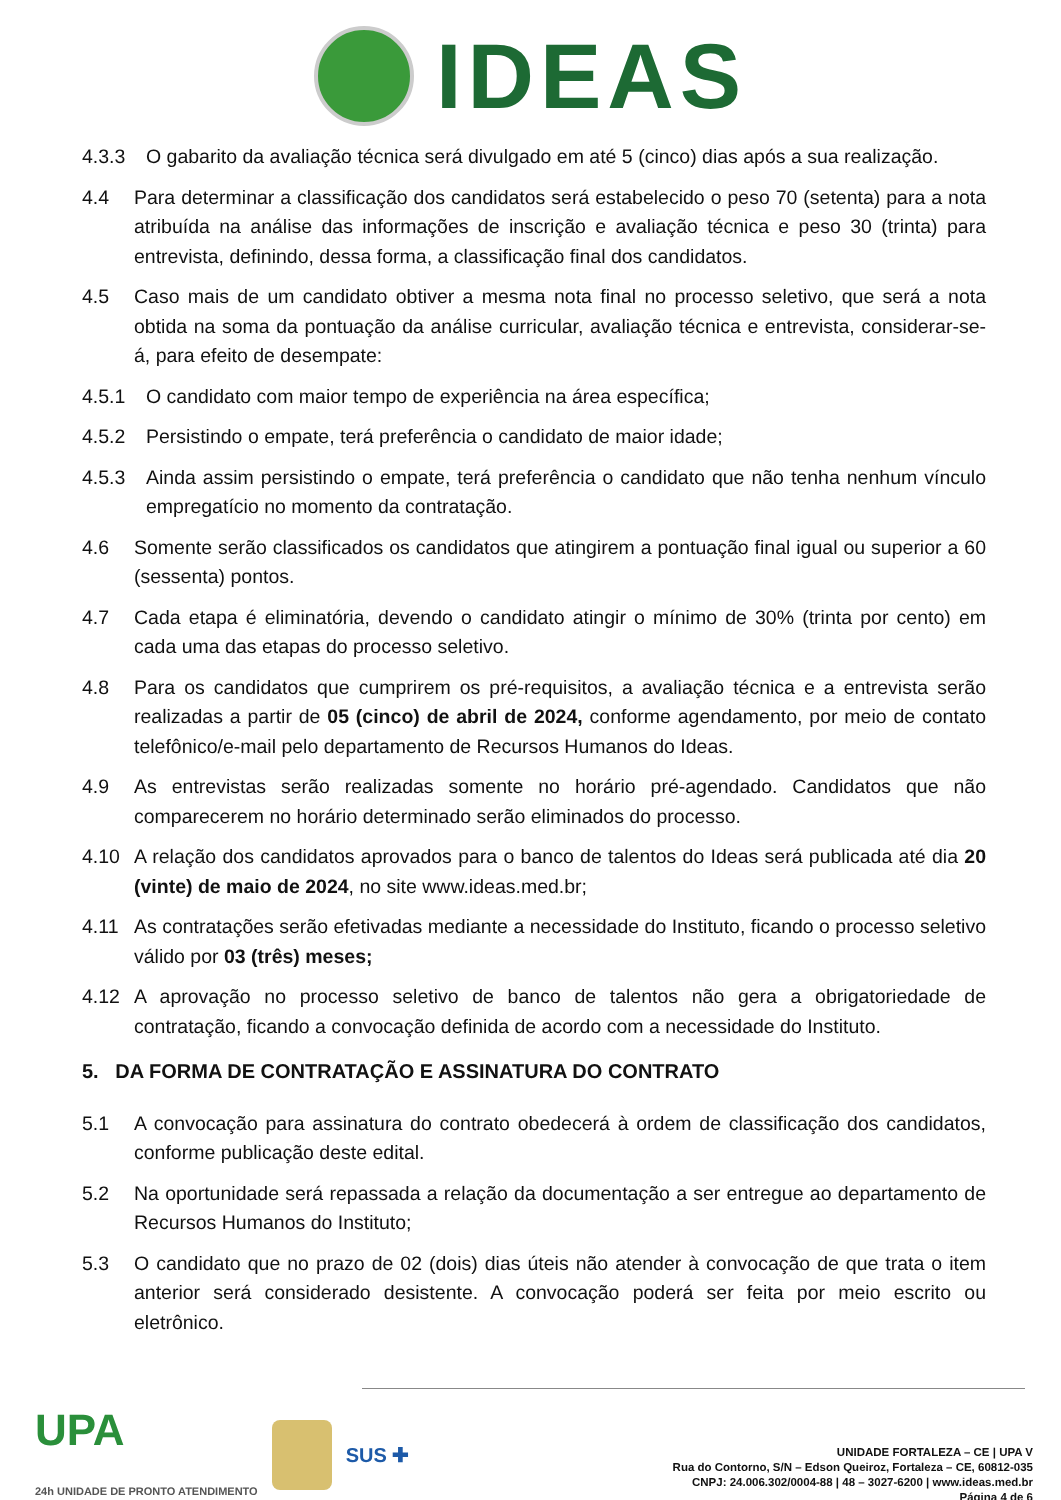IDEAS
4.3.3 O gabarito da avaliação técnica será divulgado em até 5 (cinco) dias após a sua realização.
4.4 Para determinar a classificação dos candidatos será estabelecido o peso 70 (setenta) para a nota atribuída na análise das informações de inscrição e avaliação técnica e peso 30 (trinta) para entrevista, definindo, dessa forma, a classificação final dos candidatos.
4.5 Caso mais de um candidato obtiver a mesma nota final no processo seletivo, que será a nota obtida na soma da pontuação da análise curricular, avaliação técnica e entrevista, considerar-se-á, para efeito de desempate:
4.5.1 O candidato com maior tempo de experiência na área específica;
4.5.2 Persistindo o empate, terá preferência o candidato de maior idade;
4.5.3 Ainda assim persistindo o empate, terá preferência o candidato que não tenha nenhum vínculo empregatício no momento da contratação.
4.6 Somente serão classificados os candidatos que atingirem a pontuação final igual ou superior a 60 (sessenta) pontos.
4.7 Cada etapa é eliminatória, devendo o candidato atingir o mínimo de 30% (trinta por cento) em cada uma das etapas do processo seletivo.
4.8 Para os candidatos que cumprirem os pré-requisitos, a avaliação técnica e a entrevista serão realizadas a partir de 05 (cinco) de abril de 2024, conforme agendamento, por meio de contato telefônico/e-mail pelo departamento de Recursos Humanos do Ideas.
4.9 As entrevistas serão realizadas somente no horário pré-agendado. Candidatos que não comparecerem no horário determinado serão eliminados do processo.
4.10 A relação dos candidatos aprovados para o banco de talentos do Ideas será publicada até dia 20 (vinte) de maio de 2024, no site www.ideas.med.br;
4.11 As contratações serão efetivadas mediante a necessidade do Instituto, ficando o processo seletivo válido por 03 (três) meses;
4.12 A aprovação no processo seletivo de banco de talentos não gera a obrigatoriedade de contratação, ficando a convocação definida de acordo com a necessidade do Instituto.
5. DA FORMA DE CONTRATAÇÃO E ASSINATURA DO CONTRATO
5.1 A convocação para assinatura do contrato obedecerá à ordem de classificação dos candidatos, conforme publicação deste edital.
5.2 Na oportunidade será repassada a relação da documentação a ser entregue ao departamento de Recursos Humanos do Instituto;
5.3 O candidato que no prazo de 02 (dois) dias úteis não atender à convocação de que trata o item anterior será considerado desistente. A convocação poderá ser feita por meio escrito ou eletrônico.
UPA
24h UNIDADE DE PRONTO ATENDIMENTO
SUS ✚
UNIDADE FORTALEZA – CE | UPA V
Rua do Contorno, S/N – Edson Queiroz, Fortaleza – CE, 60812-035
CNPJ: 24.006.302/0004-88 | 48 – 3027-6200 | www.ideas.med.br
Página 4 de 6